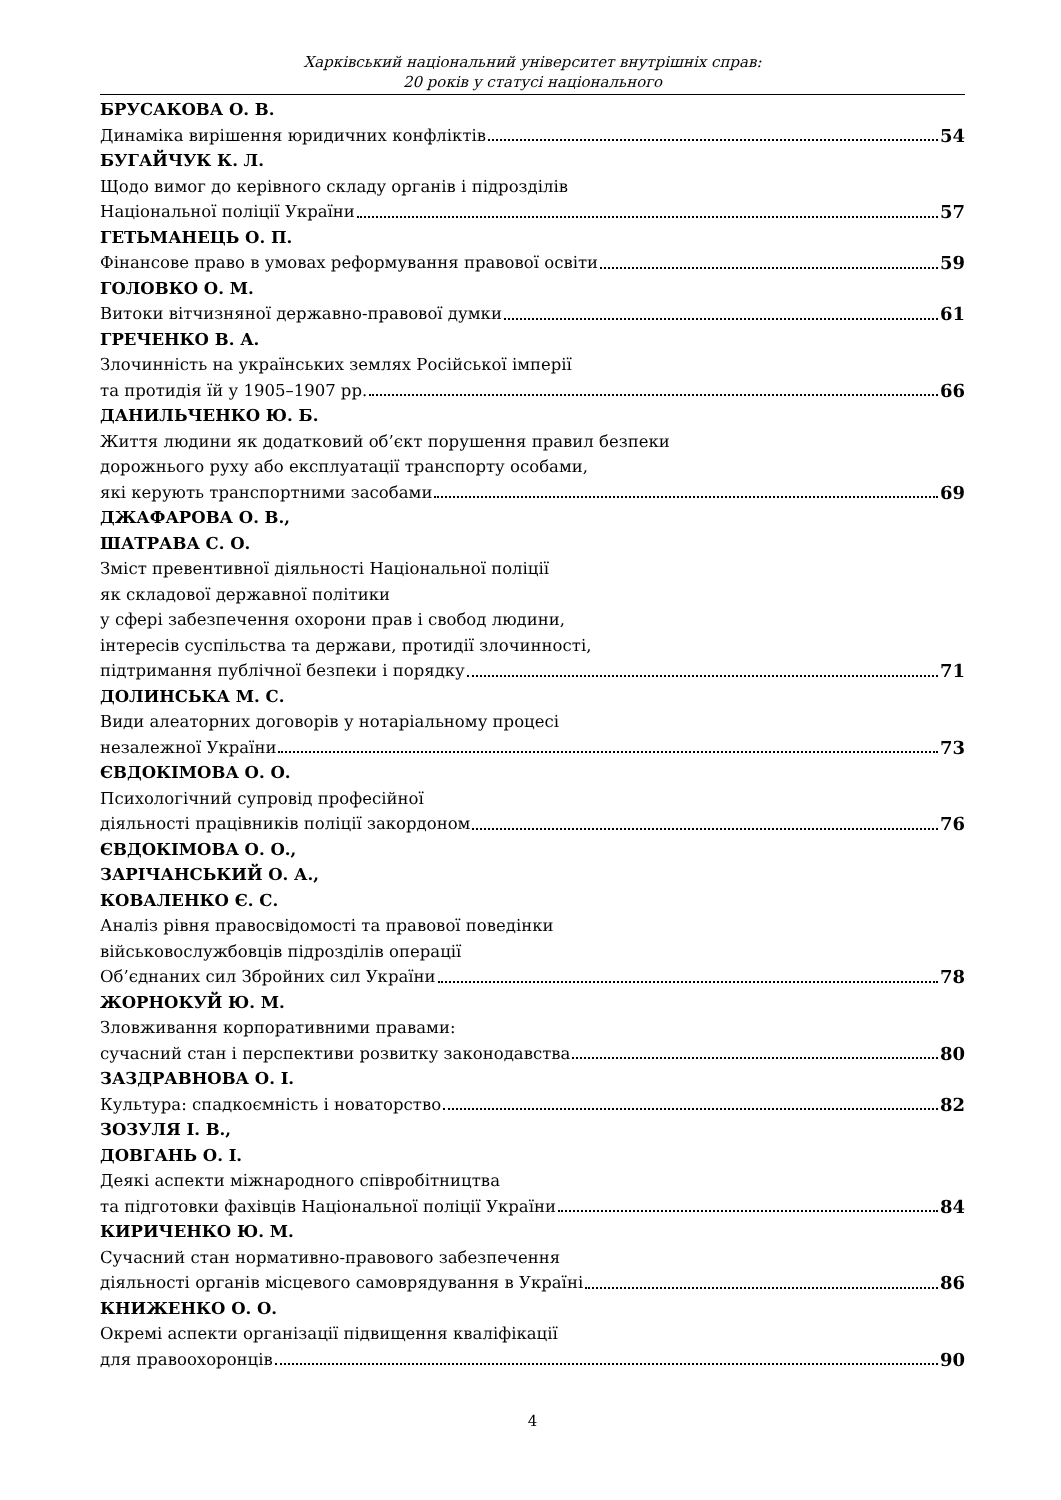Харківський національний університет внутрішніх справ:
20 років у статусі національного
БРУСАКОВА О. В.
Динаміка вирішення юридичних конфліктів 54
БУГАЙЧУК К. Л.
Щодо вимог до керівного складу органів і підрозділів
Національної поліції України 57
ГЕТЬМАНЕЦЬ О. П.
Фінансове право в умовах реформування правової освіти 59
ГОЛОВКО О. М.
Витоки вітчизняної державно-правової думки 61
ГРЕЧЕНКО В. А.
Злочинність на українських землях Російської імперії
та протидія їй у 1905–1907 рр. 66
ДАНИЛЬЧЕНКО Ю. Б.
Життя людини як додатковий об’єкт порушення правил безпеки
дорожнього руху або експлуатації транспорту особами,
які керують транспортними засобами 69
ДЖАФАРОВА О. В.,
ШАТРАВА С. О.
Зміст превентивної діяльності Національної поліції
як складової державної політики
у сфері забезпечення охорони прав і свобод людини,
інтересів суспільства та держави, протидії злочинності,
підтримання публічної безпеки і порядку 71
ДОЛИНСЬКА М. С.
Види алеаторних договорів у нотаріальному процесі
незалежної України 73
ЄВДОКІМОВА О. О.
Психологічний супровід професійної
діяльності працівників поліції закордоном 76
ЄВДОКІМОВА О. О.,
ЗАРІЧАНСЬКИЙ О. А.,
КОВАЛЕНКО Є. С.
Аналіз рівня правосвідомості та правової поведінки
військовослужбовців підрозділів операції
Об’єднаних сил Збройних сил України 78
ЖОРНОКУЙ Ю. М.
Зловживання корпоративними правами:
сучасний стан і перспективи розвитку законодавства 80
ЗАЗДРАВНОВА О. І.
Культура: спадкоємність і новаторство 82
ЗОЗУЛЯ І. В.,
ДОВГАНЬ О. І.
Деякі аспекти міжнародного співробітництва
та підготовки фахівців Національної поліції України 84
КИРИЧЕНКО Ю. М.
Сучасний стан нормативно-правового забезпечення
діяльності органів місцевого самоврядування в Україні 86
КНИЖЕНКО О. О.
Окремі аспекти організації підвищення кваліфікації
для правоохоронців 90
4